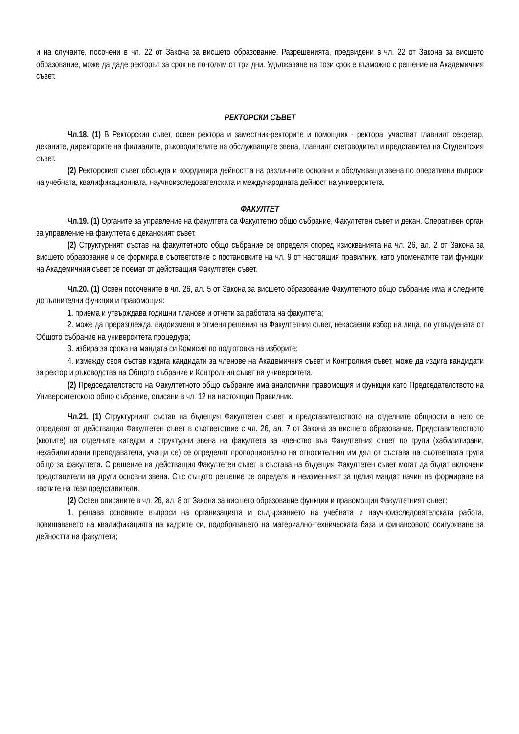и на случаите, посочени в чл. 22 от Закона за висшето образование. Разрешенията, предвидени в чл. 22 от Закона за висшето образование, може да даде ректорът за срок не по-голям от три дни. Удължаване на този срок е възможно с решение на Академичния съвет.
РЕКТОРСКИ СЪВЕТ
Чл.18. (1) В Ректорския съвет, освен ректора и заместник-ректорите и помощник - ректора, участват главният секретар, деканите, директорите на филиалите, ръководителите на обслужващите звена, главният счетоводител и представител на Студентския съвет.
(2) Ректорският съвет обсъжда и координира дейността на различните основни и обслужващи звена по оперативни въпроси на учебната, квалификационната, научноизследователската и международната дейност на университета.
ФАКУЛТЕТ
Чл.19. (1) Органите за управление на факултета са Факултетно общо събрание, Факултетен съвет и декан. Оперативен орган за управление на факултета е деканският съвет.
(2) Структурният състав на факултетното общо събрание се определя според изискванията на чл. 26, ал. 2 от Закона за висшето образование и се формира в съответствие с постановките на чл. 9 от настоящия правилник, като упоменатите там функции на Академичния съвет се поемат от действащия Факултетен съвет.
Чл.20. (1) Освен посочените в чл. 26, ал. 5 от Закона за висшето образование Факултетното общо събрание има и следните допълнителни функции и правомощия:
1. приема и утвърждава годишни планове и отчети за работата на факултета;
2. може да преразглежда, видоизменя и отменя решения на Факултетния съвет, некасаещи избор на лица, по утвърдената от Общото събрание на университета процедура;
3. избира за срока на мандата си Комисия по подготовка на изборите;
4. измежду своя състав издига кандидати за членове на Академичния съвет и Контролния съвет, може да издига кандидати за ректор и ръководства на Общото събрание и Контролния съвет на университета.
(2) Председателството на Факултетното общо събрание има аналогични правомощия и функции като Председателството на Университетското общо събрание, описани в чл. 12 на настоящия Правилник.
Чл.21. (1) Структурният състав на бъдещия Факултетен съвет и представителството на отделните общности в него се определят от действащия Факултетен съвет в съответствие с чл. 26, ал. 7 от Закона за висшето образование. Представителството (квотите) на отделните катедри и структурни звена на факултета за членство във Факултетния съвет по групи (хабилитирани, нехабилитирани преподаватели, учащи се) се определят пропорционално на относителния им дял от състава на съответната група общо за факултета. С решение на действащия Факултетен съвет в състава на бъдещия Факултетен съвет могат да бъдат включени представители на други основни звена. Със същото решение се определя и неизменният за целия мандат начин на формиране на квотите на тези представители.
(2) Освен описаните в чл. 26, ал. 8 от Закона за висшето образование функции и правомощия Факултетният съвет:
1. решава основните въпроси на организацията и съдържанието на учебната и научноизследователската работа, повишаването на квалификацията на кадрите си, подобряването на материално-техническата база и финансовото осигуряване за дейността на факултета;